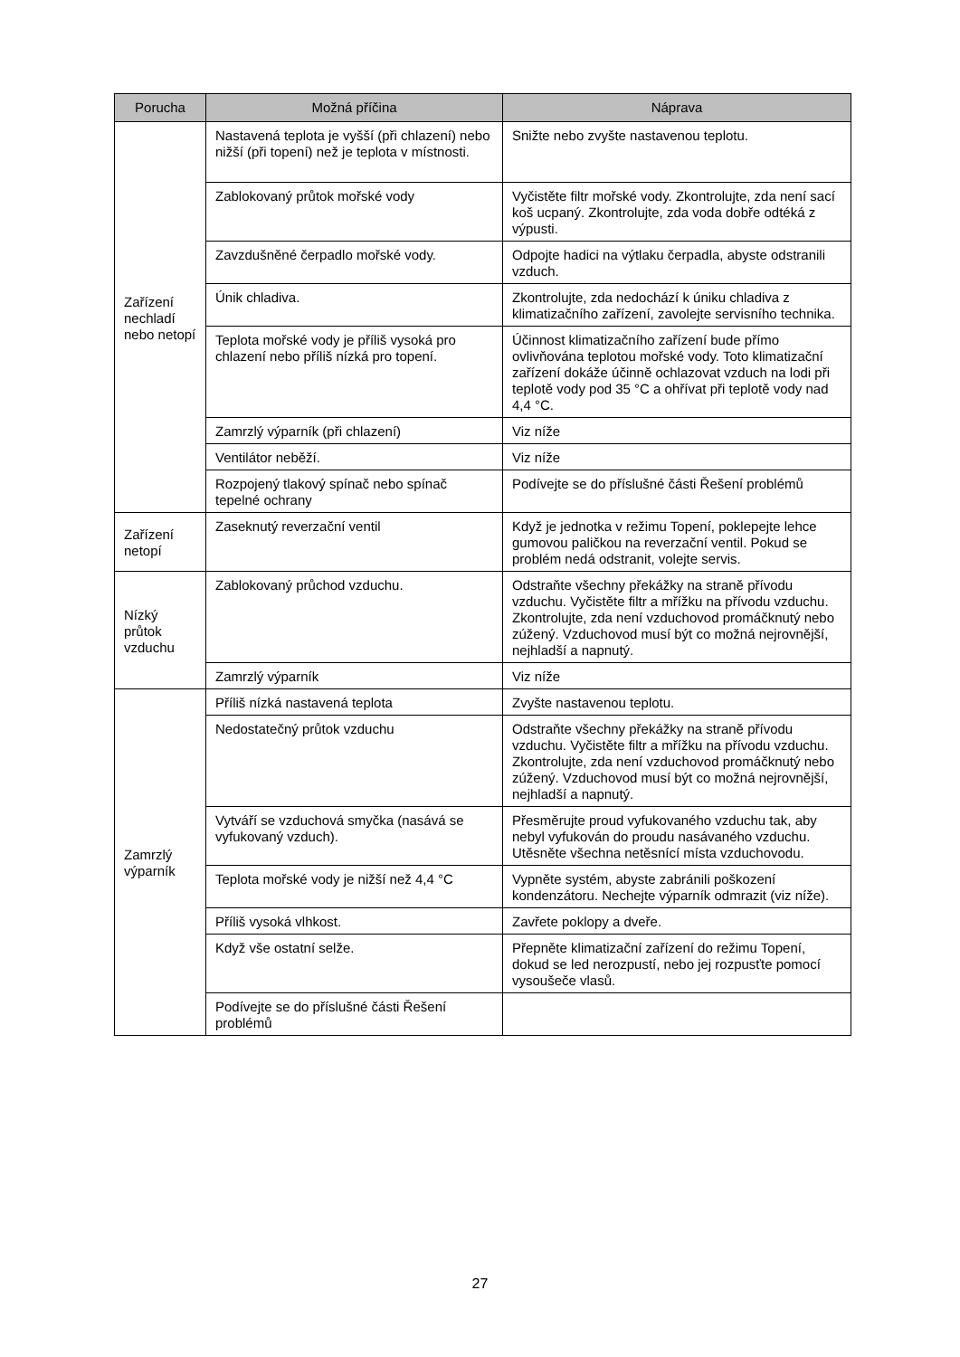| Porucha | Možná příčina | Náprava |
| --- | --- | --- |
| Zařízení nechladí nebo netopí | Nastavená teplota je vyšší (při chlazení) nebo nižší (při topení) než je teplota v místnosti. | Snižte nebo zvyšte nastavenou teplotu. |
| | Zablokovaný průtok mořské vody | Vyčistěte filtr mořské vody. Zkontrolujte, zda není sací koš ucpaný. Zkontrolujte, zda voda dobře odtéká z výpusti. |
| | Zavzdušněné čerpadlo mořské vody. | Odpojte hadici na výtlaku čerpadla, abyste odstranili vzduch. |
| | Únik chladiva. | Zkontrolujte, zda nedochází k úniku chladiva z klimatizačního zařízení, zavolejte servisního technika. |
| | Teplota mořské vody je příliš vysoká pro chlazení nebo příliš nízká pro topení. | Účinnost klimatizačního zařízení bude přímo ovlivňována teplotou mořské vody. Toto klimatizační zařízení dokáže účinně ochlazovat vzduch na lodi při teplotě vody pod 35 °C a ohřívat při teplotě vody nad 4,4 °C. |
| | Zamrzlý výparník (při chlazení) | Viz níže |
| | Ventilátor neběží. | Viz níže |
| | Rozpojený tlakový spínač nebo spínač tepelné ochrany | Podívejte se do příslušné části Řešení problémů |
| Zařízení netopí | Zaseknutý reverzační ventil | Když je jednotka v režimu Topení, poklepejte lehce gumovou paličkou na reverzační ventil. Pokud se problém nedá odstranit, volejte servis. |
| Nízký průtok vzduchu | Zablokovaný průchod vzduchu. | Odstraňte všechny překážky na straně přívodu vzduchu. Vyčistěte filtr a mřížku na přívodu vzduchu. Zkontrolujte, zda není vzduchovod promáčknutý nebo zúžený. Vzduchovod musí být co možná nejrovnější, nejhladší a napnutý. |
| | Zamrzlý výparník | Viz níže |
| Zamrzlý výparník | Příliš nízká nastavená teplota | Zvyšte nastavenou teplotu. |
| | Nedostatečný průtok vzduchu | Odstraňte všechny překážky na straně přívodu vzduchu. Vyčistěte filtr a mřížku na přívodu vzduchu. Zkontrolujte, zda není vzduchovod promáčknutý nebo zúžený. Vzduchovod musí být co možná nejrovnější, nejhladší a napnutý. |
| | Vytváří se vzduchová smyčka (nasává se vyfukovaný vzduch). | Přesměrujte proud vyfukovaného vzduchu tak, aby nebyl vyfukován do proudu nasávaného vzduchu. Utěsněte všechna netěsnící místa vzduchovodu. |
| | Teplota mořské vody je nižší než 4,4 °C | Vypněte systém, abyste zabránili poškození kondenzátoru. Nechejte výparník odmrazit (viz níže). |
| | Příliš vysoká vlhkost. | Zavřete poklopy a dveře. |
| | Když vše ostatní selže. | Přepněte klimatizační zařízení do režimu Topení, dokud se led nerozpustí, nebo jej rozpusťte pomocí vysoušeče vlasů. |
| | Podívejte se do příslušné části Řešení problémů | |
27